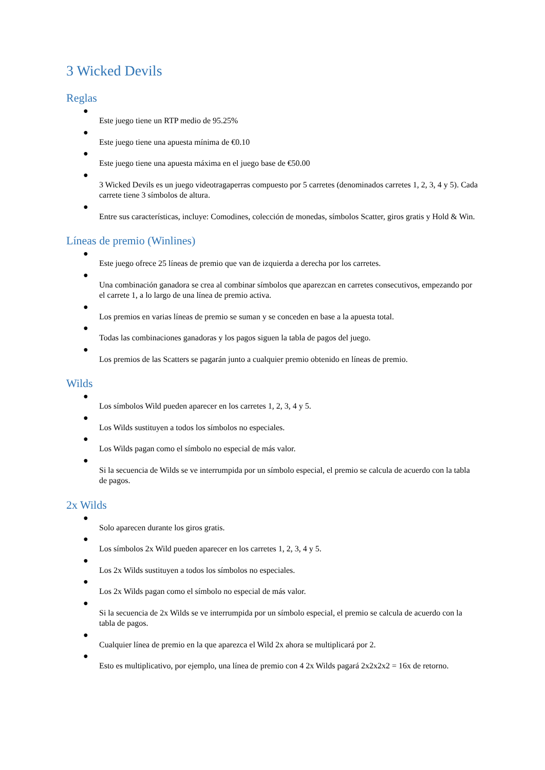3 Wicked Devils
Reglas
●
Este juego tiene un RTP medio de 95.25%
●
Este juego tiene una apuesta mínima de €0.10
●
Este juego tiene una apuesta máxima en el juego base de €50.00
●
3 Wicked Devils es un juego videotragaperras compuesto por 5 carretes (denominados carretes 1, 2, 3, 4 y 5). Cada carrete tiene 3 símbolos de altura.
●
Entre sus características, incluye: Comodines, colección de monedas, símbolos Scatter, giros gratis y Hold & Win.
Líneas de premio (Winlines)
●
Este juego ofrece 25 líneas de premio que van de izquierda a derecha por los carretes.
●
Una combinación ganadora se crea al combinar símbolos que aparezcan en carretes consecutivos, empezando por el carrete 1, a lo largo de una línea de premio activa.
●
Los premios en varias líneas de premio se suman y se conceden en base a la apuesta total.
●
Todas las combinaciones ganadoras y los pagos siguen la tabla de pagos del juego.
●
Los premios de las Scatters se pagarán junto a cualquier premio obtenido en líneas de premio.
Wilds
●
Los símbolos Wild pueden aparecer en los carretes 1, 2, 3, 4 y 5.
●
Los Wilds sustituyen a todos los símbolos no especiales.
●
Los Wilds pagan como el símbolo no especial de más valor.
●
Si la secuencia de Wilds se ve interrumpida por un símbolo especial, el premio se calcula de acuerdo con la tabla de pagos.
2x Wilds
●
Solo aparecen durante los giros gratis.
●
Los símbolos 2x Wild pueden aparecer en los carretes 1, 2, 3, 4 y 5.
●
Los 2x Wilds sustituyen a todos los símbolos no especiales.
●
Los 2x Wilds pagan como el símbolo no especial de más valor.
●
Si la secuencia de 2x Wilds se ve interrumpida por un símbolo especial, el premio se calcula de acuerdo con la tabla de pagos.
●
Cualquier línea de premio en la que aparezca el Wild 2x ahora se multiplicará por 2.
●
Esto es multiplicativo, por ejemplo, una línea de premio con 4 2x Wilds pagará 2x2x2x2 = 16x de retorno.